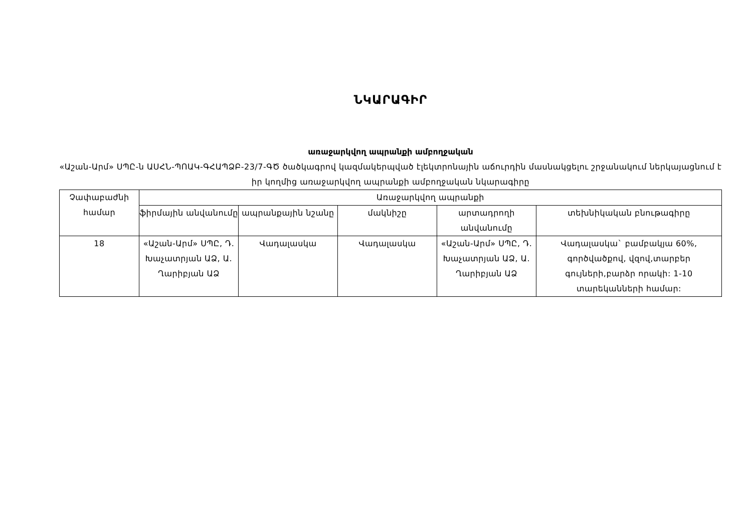ՆԿԱՐԱԳԻՐ
առաջարկվող ապրանքի ամբողջական
«Աշան-Արմ» ՍՊԸ-ն ԱՍՀՆ-ՊՈԱԿ-ԳՀԱՊՁԲ-23/7-ԳԾ ծածկագրով կազմակերպված էլեկտրոնային աճուրդին մասնակցելու շրջանակում ներկայացնում է իր կողմից առաջարկվող ապրանքի ամբողջական նկարագիրը
| Չափաբաժնի համար | Առաջարկվող ապրանքի | | | | |
| | ֆիրմային անվանումը | ապրանքային նշանը | մակնիշը | արտադրողի անվանումը | տեխնիկական բնութագիրը |
| 18 | «Աշան-Արմ» ՍՊԸ, Դ. Խաչատրյան ԱՁ, Ա. Ղարիբյան ԱՁ | Վադալասկա | Վադալասկա | «Աշան-Արմ» ՍՊԸ, Դ. Խաչատրյան ԱՁ, Ա. Ղարիբյան ԱՁ | Վադալասկա` բամբակյա 60%, գործվածքով, վզով,տարբեր գույների,բարձր որակի: 1-10 տարեկանների համար: |